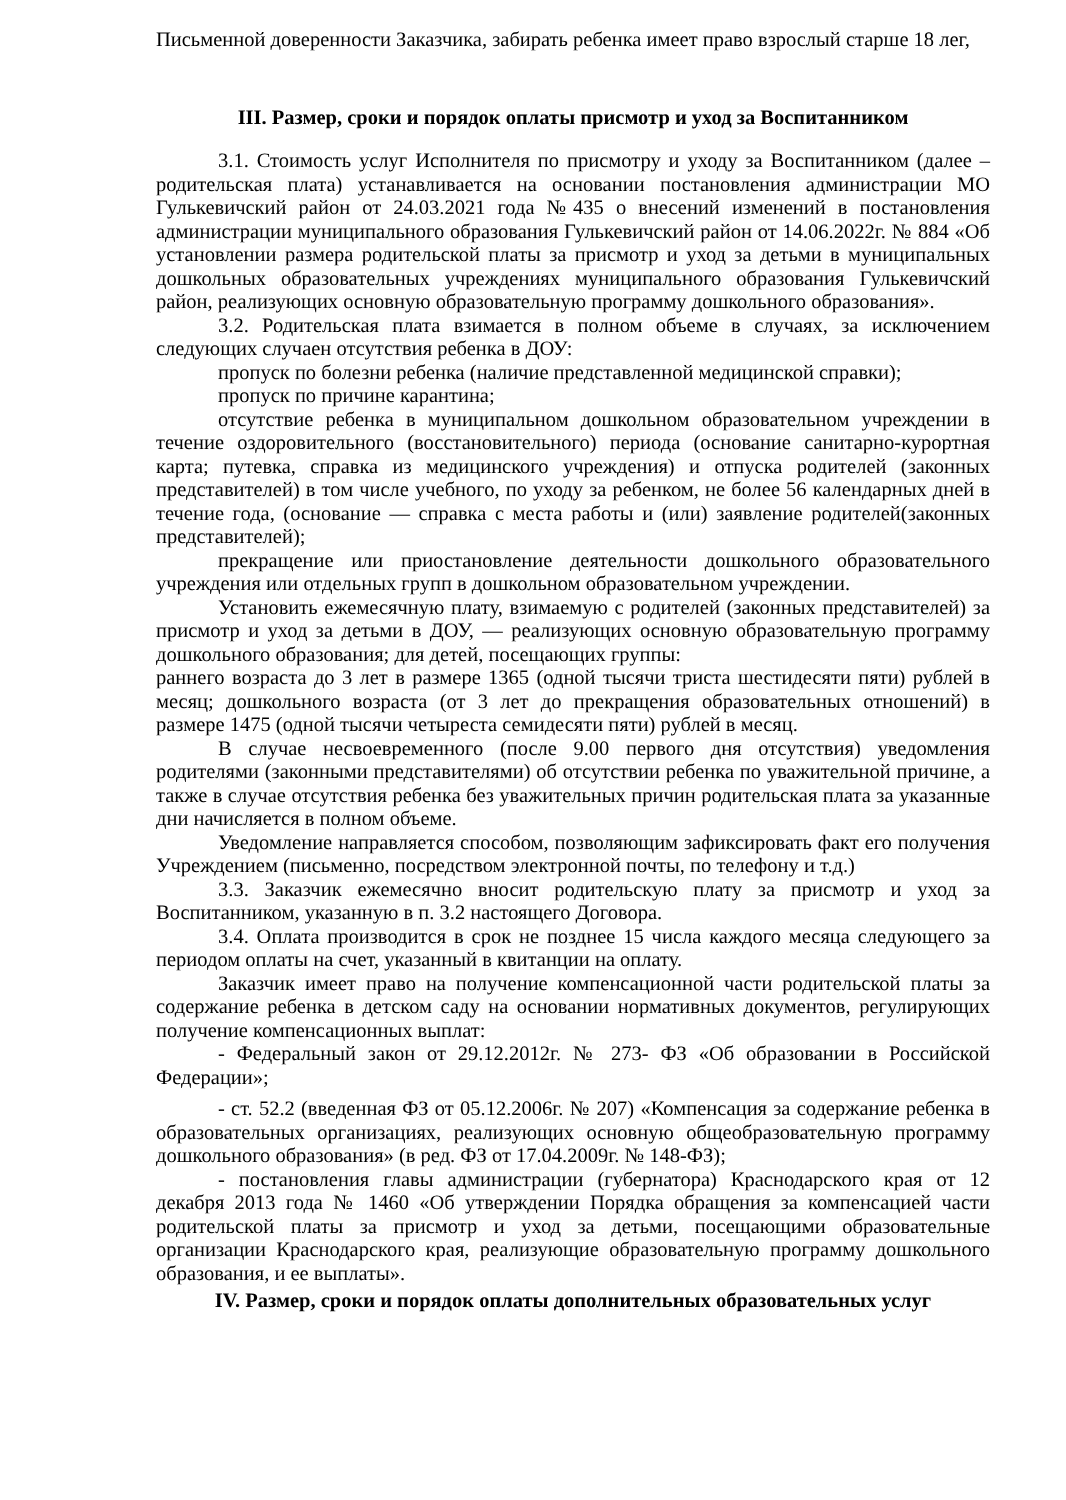Письменной доверенности Заказчика, забирать ребенка имеет право взрослый старше 18 лег,
III. Размер, сроки и порядок оплаты присмотр и уход за Воспитанником
3.1. Стоимость услуг Исполнителя по присмотру и уходу за Воспитанником (далее – родительская плата) устанавливается на основании постановления администрации МО Гулькевичский район от 24.03.2021 года №435 о внесений изменений в постановления администрации муниципального образования Гулькевичский район от 14.06.2022г. № 884 «Об установлении размера родительской платы за присмотр и уход за детьми в муниципальных дошкольных образовательных учреждениях муниципального образования Гулькевичский район, реализующих основную образовательную программу дошкольного образования».
3.2. Родительская плата взимается в полном объеме в случаях, за исключением следующих случаен отсутствия ребенка в ДОУ:
пропуск по болезни ребенка (наличие представленной медицинской справки);
пропуск по причине карантина;
отсутствие ребенка в муниципальном дошкольном образовательном учреждении в течение оздоровительного (восстановительного) периода (основание санитарно-курортная карта; путевка, справка из медицинского учреждения) и отпуска родителей (законных представителей) в том числе учебного, по уходу за ребенком, не более 56 календарных дней в течение года, (основание — справка с места работы и (или) заявление родителей(законных представителей);
прекращение или приостановление деятельности дошкольного образовательного учреждения или отдельных групп в дошкольном образовательном учреждении.
Установить ежемесячную плату, взимаемую с родителей (законных представителей) за присмотр и уход за детьми в ДОУ, — реализующих основную образовательную программу дошкольного образования; для детей, посещающих группы:
раннего возраста до 3 лет в размере 1365 (одной тысячи триста шестидесяти пяти) рублей в месяц; дошкольного возраста (от 3 лет до прекращения образовательных отношений) в размере 1475 (одной тысячи четыреста семидесяти пяти) рублей в месяц.
В случае несвоевременного (после 9.00 первого дня отсутствия) уведомления родителями (законными представителями) об отсутствии ребенка по уважительной причине, а также в случае отсутствия ребенка без уважительных причин родительская плата за указанные дни начисляется в полном объеме.
Уведомление направляется способом, позволяющим зафиксировать факт его получения Учреждением (письменно, посредством электронной почты, по телефону и т.д.)
3.3. Заказчик ежемесячно вносит родительскую плату за присмотр и уход за Воспитанником, указанную в п. 3.2 настоящего Договора.
3.4. Оплата производится в срок не позднее 15 числа каждого месяца следующего за периодом оплаты на счет, указанный в квитанции на оплату.
Заказчик имеет право на получение компенсационной части родительской платы за содержание ребенка в детском саду на основании нормативных документов, регулирующих получение компенсационных выплат:
- Федеральный закон от 29.12.2012г. № 273- ФЗ «Об образовании в Российской Федерации»;
- ст. 52.2 (введенная ФЗ от 05.12.2006г. № 207) «Компенсация за содержание ребенка в образовательных организациях, реализующих основную общеобразовательную программу дошкольного образования» (в ред. ФЗ от 17.04.2009г. № 148-ФЗ);
- постановления главы администрации (губернатора) Краснодарского края от 12 декабря 2013 года № 1460 «Об утверждении Порядка обращения за компенсацией части родительской платы за присмотр и уход за детьми, посещающими образовательные организации Краснодарского края, реализующие образовательную программу дошкольного образования, и ее выплаты».
IV. Размер, сроки и порядок оплаты дополнительных образовательных услуг